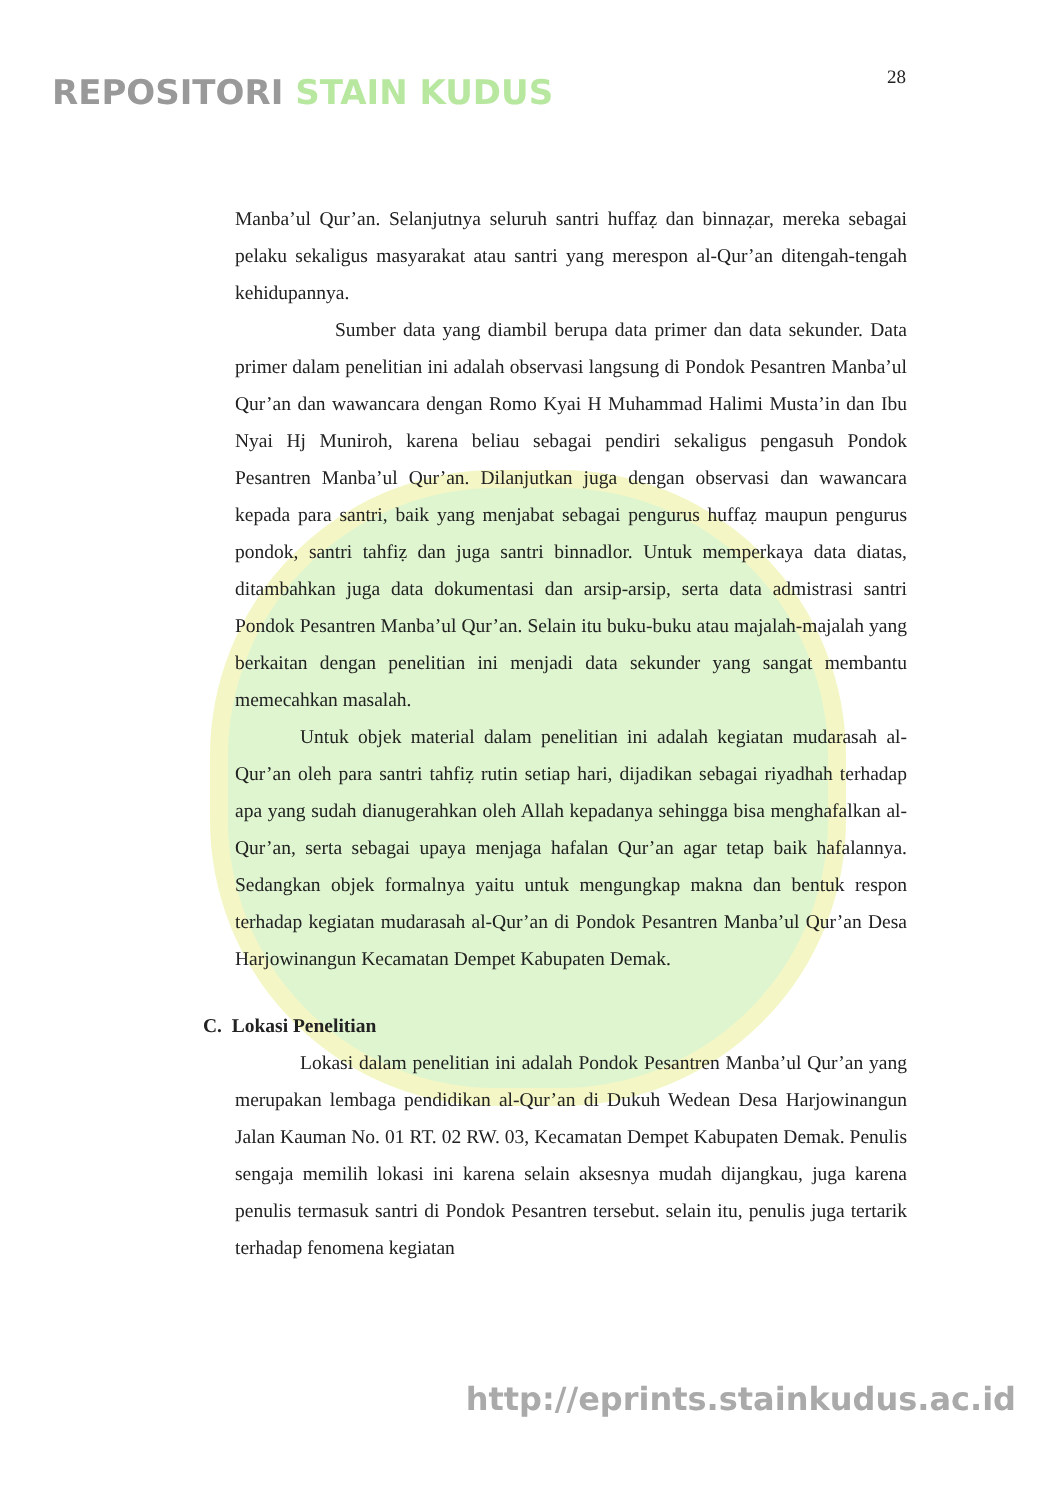REPOSITORI STAIN KUDUS 28
Manba’ul Qur’an. Selanjutnya seluruh santri huffaẓ dan binnaẓar, mereka sebagai pelaku sekaligus masyarakat atau santri yang merespon al-Qur’an ditengah-tengah kehidupannya.
Sumber data yang diambil berupa data primer dan data sekunder. Data primer dalam penelitian ini adalah observasi langsung di Pondok Pesantren Manba’ul Qur’an dan wawancara dengan Romo Kyai H Muhammad Halimi Musta’in dan Ibu Nyai Hj Muniroh, karena beliau sebagai pendiri sekaligus pengasuh Pondok Pesantren Manba’ul Qur’an. Dilanjutkan juga dengan observasi dan wawancara kepada para santri, baik yang menjabat sebagai pengurus huffaẓ maupun pengurus pondok, santri tahfiẓ dan juga santri binnadlor. Untuk memperkaya data diatas, ditambahkan juga data dokumentasi dan arsip-arsip, serta data admistrasi santri Pondok Pesantren Manba’ul Qur’an. Selain itu buku-buku atau majalah-majalah yang berkaitan dengan penelitian ini menjadi data sekunder yang sangat membantu memecahkan masalah.
Untuk objek material dalam penelitian ini adalah kegiatan mudarasah al-Qur’an oleh para santri tahfiẓ rutin setiap hari, dijadikan sebagai riyadhah terhadap apa yang sudah dianugerahkan oleh Allah kepadanya sehingga bisa menghafalkan al-Qur’an, serta sebagai upaya menjaga hafalan Qur’an agar tetap baik hafalannya. Sedangkan objek formalnya yaitu untuk mengungkap makna dan bentuk respon terhadap kegiatan mudarasah al-Qur’an di Pondok Pesantren Manba’ul Qur’an Desa Harjowinangun Kecamatan Dempet Kabupaten Demak.
C. Lokasi Penelitian
Lokasi dalam penelitian ini adalah Pondok Pesantren Manba’ul Qur’an yang merupakan lembaga pendidikan al-Qur’an di Dukuh Wedean Desa Harjowinangun Jalan Kauman No. 01 RT. 02 RW. 03, Kecamatan Dempet Kabupaten Demak. Penulis sengaja memilih lokasi ini karena selain aksesnya mudah dijangkau, juga karena penulis termasuk santri di Pondok Pesantren tersebut. selain itu, penulis juga tertarik terhadap fenomena kegiatan
http://eprints.stainkudus.ac.id